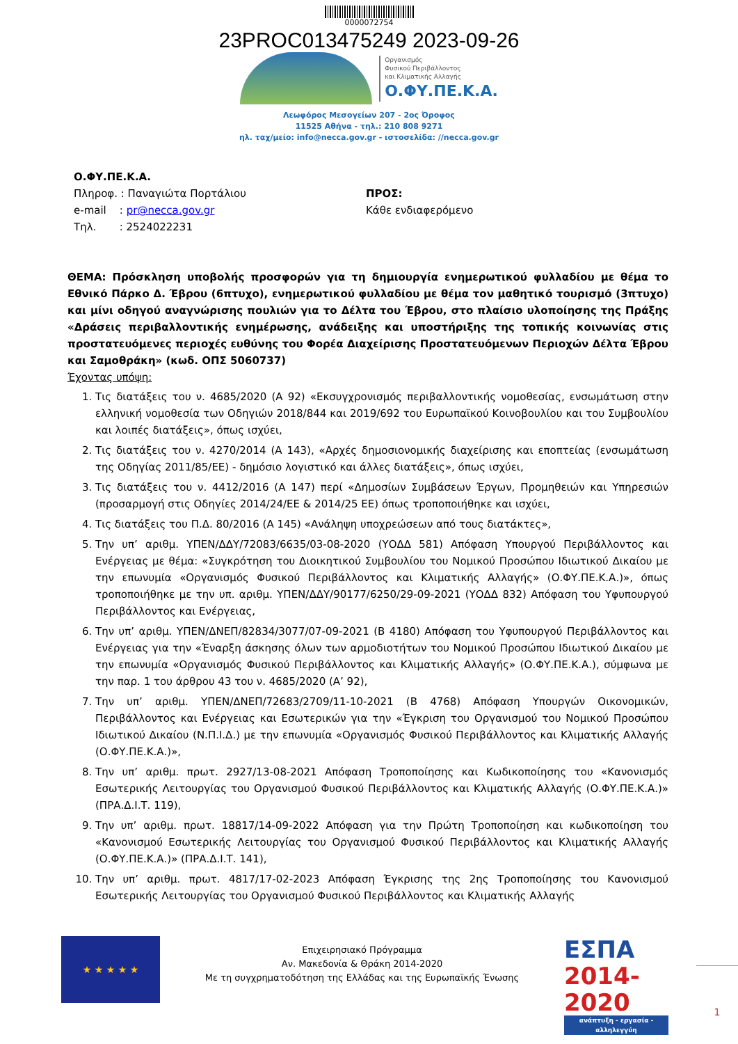0000072754
23PROC013475249 2023-09-26
Οργανισμός
Φυσικού Περιβάλλοντος
και Κλιματικής Αλλαγής
Ο.ΦΥ.ΠΕ.Κ.Α.
Λεωφόρος Μεσογείων 207 - 2ος Όροφος
11525 Αθήνα - τηλ.: 210 808 9271
ηλ. ταχ/μείο: info@necca.gov.gr - ιστοσελίδα: //necca.gov.gr
Ο.ΦΥ.ΠΕ.Κ.Α.
Πληροφ. : Παναγιώτα Πορτάλιου
e-mail : pr@necca.gov.gr
Τηλ. : 2524022231
ΠΡΟΣ:
Κάθε ενδιαφερόμενο
ΘΕΜΑ: Πρόσκληση υποβολής προσφορών για τη δημιουργία ενημερωτικού φυλλαδίου με θέμα το Εθνικό Πάρκο Δ. Έβρου (6πτυχο), ενημερωτικού φυλλαδίου με θέμα τον μαθητικό τουρισμό (3πτυχο) και μίνι οδηγού αναγνώρισης πουλιών για το Δέλτα του Έβρου, στο πλαίσιο υλοποίησης της Πράξης «Δράσεις περιβαλλοντικής ενημέρωσης, ανάδειξης και υποστήριξης της τοπικής κοινωνίας στις προστατευόμενες περιοχές ευθύνης του Φορέα Διαχείρισης Προστατευόμενων Περιοχών Δέλτα Έβρου και Σαμοθράκη» (κωδ. ΟΠΣ 5060737)
Έχοντας υπόψη:
1. Τις διατάξεις του ν. 4685/2020 (Α 92) «Εκσυγχρονισμός περιβαλλοντικής νομοθεσίας, ενσωμάτωση στην ελληνική νομοθεσία των Οδηγιών 2018/844 και 2019/692 του Ευρωπαϊκού Κοινοβουλίου και του Συμβουλίου και λοιπές διατάξεις», όπως ισχύει,
2. Τις διατάξεις του ν. 4270/2014 (Α 143), «Αρχές δημοσιονομικής διαχείρισης και εποπτείας (ενσωμάτωση της Οδηγίας 2011/85/ΕΕ) - δημόσιο λογιστικό και άλλες διατάξεις», όπως ισχύει,
3. Τις διατάξεις του ν. 4412/2016 (Α 147) περί «Δημοσίων Συμβάσεων Έργων, Προμηθειών και Υπηρεσιών (προσαρμογή στις Οδηγίες 2014/24/ΕΕ & 2014/25 ΕΕ) όπως τροποποιήθηκε και ισχύει,
4. Τις διατάξεις του Π.Δ. 80/2016 (Α 145) «Ανάληψη υποχρεώσεων από τους διατάκτες»,
5. Την υπ’ αριθμ. ΥΠΕΝ/ΔΔΥ/72083/6635/03-08-2020 (ΥΟΔΔ 581) Απόφαση Υπουργού Περιβάλλοντος και Ενέργειας με θέμα: «Συγκρότηση του Διοικητικού Συμβουλίου του Νομικού Προσώπου Ιδιωτικού Δικαίου με την επωνυμία «Οργανισμός Φυσικού Περιβάλλοντος και Κλιματικής Αλλαγής» (Ο.ΦΥ.ΠΕ.Κ.Α.)», όπως τροποποιήθηκε με την υπ. αριθμ. ΥΠΕΝ/ΔΔΥ/90177/6250/29-09-2021 (ΥΟΔΔ 832) Απόφαση του Υφυπουργού Περιβάλλοντος και Ενέργειας,
6. Την υπ’ αριθμ. ΥΠΕΝ/ΔΝΕΠ/82834/3077/07-09-2021 (Β 4180) Απόφαση του Υφυπουργού Περιβάλλοντος και Ενέργειας για την «Έναρξη άσκησης όλων των αρμοδιοτήτων του Νομικού Προσώπου Ιδιωτικού Δικαίου με την επωνυμία «Οργανισμός Φυσικού Περιβάλλοντος και Κλιματικής Αλλαγής» (Ο.ΦΥ.ΠΕ.Κ.Α.), σύμφωνα με την παρ. 1 του άρθρου 43 του ν. 4685/2020 (Α’ 92),
7. Την υπ’ αριθμ. ΥΠΕΝ/ΔΝΕΠ/72683/2709/11-10-2021 (Β 4768) Απόφαση Υπουργών Οικονομικών, Περιβάλλοντος και Ενέργειας και Εσωτερικών για την «Έγκριση του Οργανισμού του Νομικού Προσώπου Ιδιωτικού Δικαίου (Ν.Π.Ι.Δ.) με την επωνυμία «Οργανισμός Φυσικού Περιβάλλοντος και Κλιματικής Αλλαγής (Ο.ΦΥ.ΠΕ.Κ.Α.)»,
8. Την υπ’ αριθμ. πρωτ. 2927/13-08-2021 Απόφαση Τροποποίησης και Κωδικοποίησης του «Κανονισμός Εσωτερικής Λειτουργίας του Οργανισμού Φυσικού Περιβάλλοντος και Κλιματικής Αλλαγής (Ο.ΦΥ.ΠΕ.Κ.Α.)» (ΠΡΑ.Δ.Ι.Τ. 119),
9. Την υπ’ αριθμ. πρωτ. 18817/14-09-2022 Απόφαση για την Πρώτη Τροποποίηση και κωδικοποίηση του «Κανονισμού Εσωτερικής Λειτουργίας του Οργανισμού Φυσικού Περιβάλλοντος και Κλιματικής Αλλαγής (Ο.ΦΥ.ΠΕ.Κ.Α.)» (ΠΡΑ.Δ.Ι.Τ. 141),
10. Την υπ’ αριθμ. πρωτ. 4817/17-02-2023 Απόφαση Έγκρισης της 2ης Τροποποίησης του Κανονισμού Εσωτερικής Λειτουργίας του Οργανισμού Φυσικού Περιβάλλοντος και Κλιματικής Αλλαγής
★ ★ ★ ★ ★
Επιχειρησιακό Πρόγραμμα
Αν. Μακεδονία & Θράκη 2014-2020
Με τη συγχρηματοδότηση της Ελλάδας και της Ευρωπαϊκής Ένωσης
ΕΣΠΑ
2014-2020
ανάπτυξη - εργασία - αλληλεγγύη
1